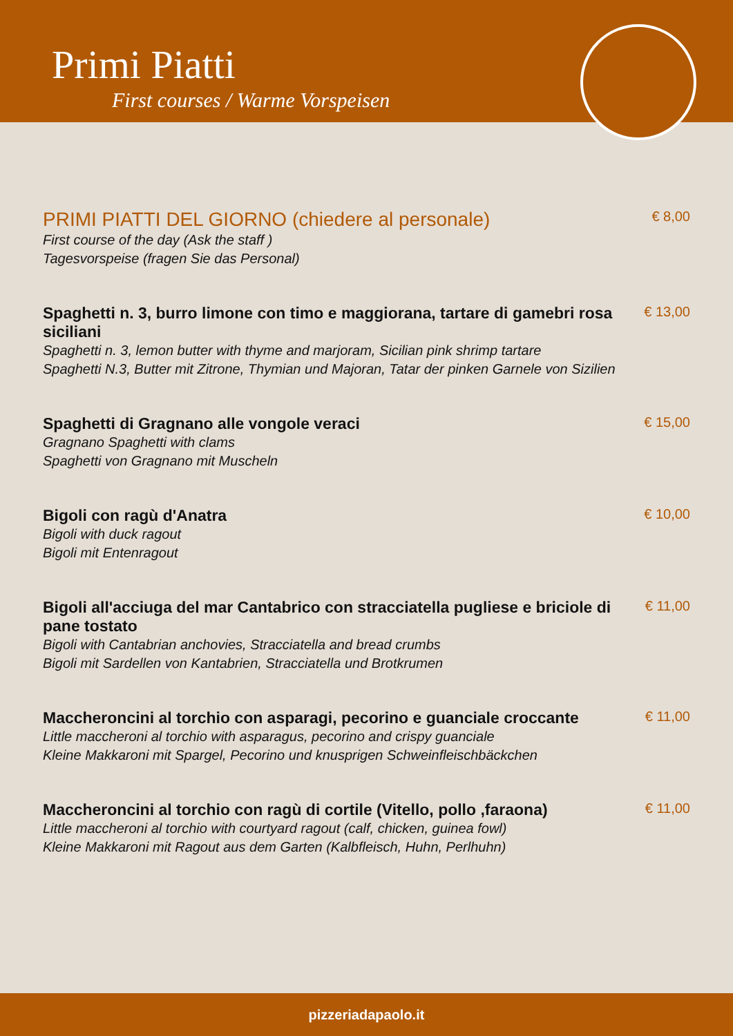Primi Piatti
First courses / Warme Vorspeisen
PRIMI PIATTI DEL GIORNO (chiedere al personale)
First course of the day (Ask the staff )
Tagesvorspeise (fragen Sie das Personal)
€ 8,00
Spaghetti n. 3, burro limone con timo e maggiorana, tartare di gamebri rosa siciliani
Spaghetti n. 3, lemon butter with thyme and marjoram, Sicilian pink shrimp tartare
Spaghetti N.3, Butter mit Zitrone, Thymian und Majoran, Tatar der pinken Garnele von Sizilien
€ 13,00
Spaghetti di Gragnano alle vongole veraci
Gragnano Spaghetti with clams
Spaghetti von Gragnano mit Muscheln
€ 15,00
Bigoli con ragù d'Anatra
Bigoli with duck ragout
Bigoli mit Entenragout
€ 10,00
Bigoli all'acciuga del mar Cantabrico con stracciatella pugliese e briciole di pane tostato
Bigoli with Cantabrian anchovies, Stracciatella and bread crumbs
Bigoli mit Sardellen von Kantabrien, Stracciatella und Brotkrumen
€ 11,00
Maccheroncini al torchio con asparagi, pecorino e guanciale croccante
Little maccheroni al torchio with asparagus, pecorino and crispy guanciale
Kleine Makkaroni mit Spargel, Pecorino und knusprigen Schweinfleischbäckchen
€ 11,00
Maccheroncini al torchio con ragù di cortile (Vitello, pollo ,faraona)
Little maccheroni al torchio with courtyard ragout (calf, chicken, guinea fowl)
Kleine Makkaroni mit Ragout aus dem Garten (Kalbfleisch, Huhn, Perlhuhn)
€ 11,00
pizzeriadapaolo.it